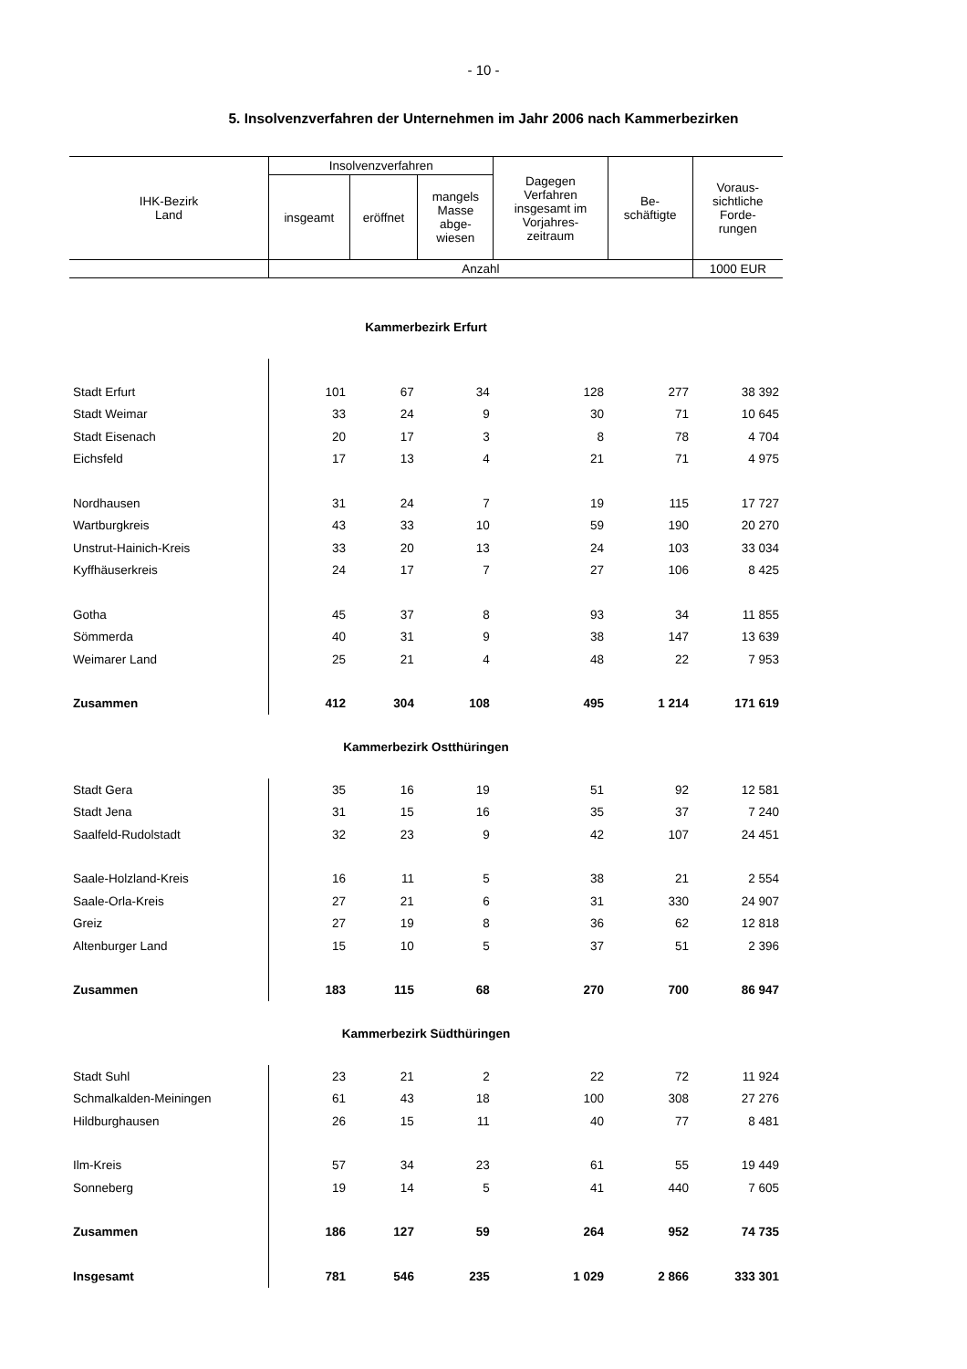- 10 -
5. Insolvenzverfahren der Unternehmen im Jahr 2006 nach Kammerbezirken
| IHK-Bezirk Land | Insolvenzverfahren | | | Dagegen Verfahren insgesamt im Vorjahres- zeitraum | Be- schäftigte | Voraus- sichtliche Forde- rungen |
| --- | --- | --- | --- | --- | --- | --- |
| | insgeamt | eröffnet | mangels Masse abge- wiesen | | | |
| | Anzahl | | | | | 1000 EUR |
| Kammerbezirk Erfurt | | | | | | |
| Stadt Erfurt | 101 | 67 | 34 | 128 | 277 | 38 392 |
| Stadt Weimar | 33 | 24 | 9 | 30 | 71 | 10 645 |
| Stadt Eisenach | 20 | 17 | 3 | 8 | 78 | 4 704 |
| Eichsfeld | 17 | 13 | 4 | 21 | 71 | 4 975 |
| Nordhausen | 31 | 24 | 7 | 19 | 115 | 17 727 |
| Wartburgkreis | 43 | 33 | 10 | 59 | 190 | 20 270 |
| Unstrut-Hainich-Kreis | 33 | 20 | 13 | 24 | 103 | 33 034 |
| Kyffhäuserkreis | 24 | 17 | 7 | 27 | 106 | 8 425 |
| Gotha | 45 | 37 | 8 | 93 | 34 | 11 855 |
| Sömmerda | 40 | 31 | 9 | 38 | 147 | 13 639 |
| Weimarer Land | 25 | 21 | 4 | 48 | 22 | 7 953 |
| Zusammen | 412 | 304 | 108 | 495 | 1 214 | 171 619 |
| Kammerbezirk Ostthüringen | | | | | | |
| Stadt Gera | 35 | 16 | 19 | 51 | 92 | 12 581 |
| Stadt Jena | 31 | 15 | 16 | 35 | 37 | 7 240 |
| Saalfeld-Rudolstadt | 32 | 23 | 9 | 42 | 107 | 24 451 |
| Saale-Holzland-Kreis | 16 | 11 | 5 | 38 | 21 | 2 554 |
| Saale-Orla-Kreis | 27 | 21 | 6 | 31 | 330 | 24 907 |
| Greiz | 27 | 19 | 8 | 36 | 62 | 12 818 |
| Altenburger Land | 15 | 10 | 5 | 37 | 51 | 2 396 |
| Zusammen | 183 | 115 | 68 | 270 | 700 | 86 947 |
| Kammerbezirk Südthüringen | | | | | | |
| Stadt Suhl | 23 | 21 | 2 | 22 | 72 | 11 924 |
| Schmalkalden-Meiningen | 61 | 43 | 18 | 100 | 308 | 27 276 |
| Hildburghausen | 26 | 15 | 11 | 40 | 77 | 8 481 |
| Ilm-Kreis | 57 | 34 | 23 | 61 | 55 | 19 449 |
| Sonneberg | 19 | 14 | 5 | 41 | 440 | 7 605 |
| Zusammen | 186 | 127 | 59 | 264 | 952 | 74 735 |
| Insgesamt | 781 | 546 | 235 | 1 029 | 2 866 | 333 301 |